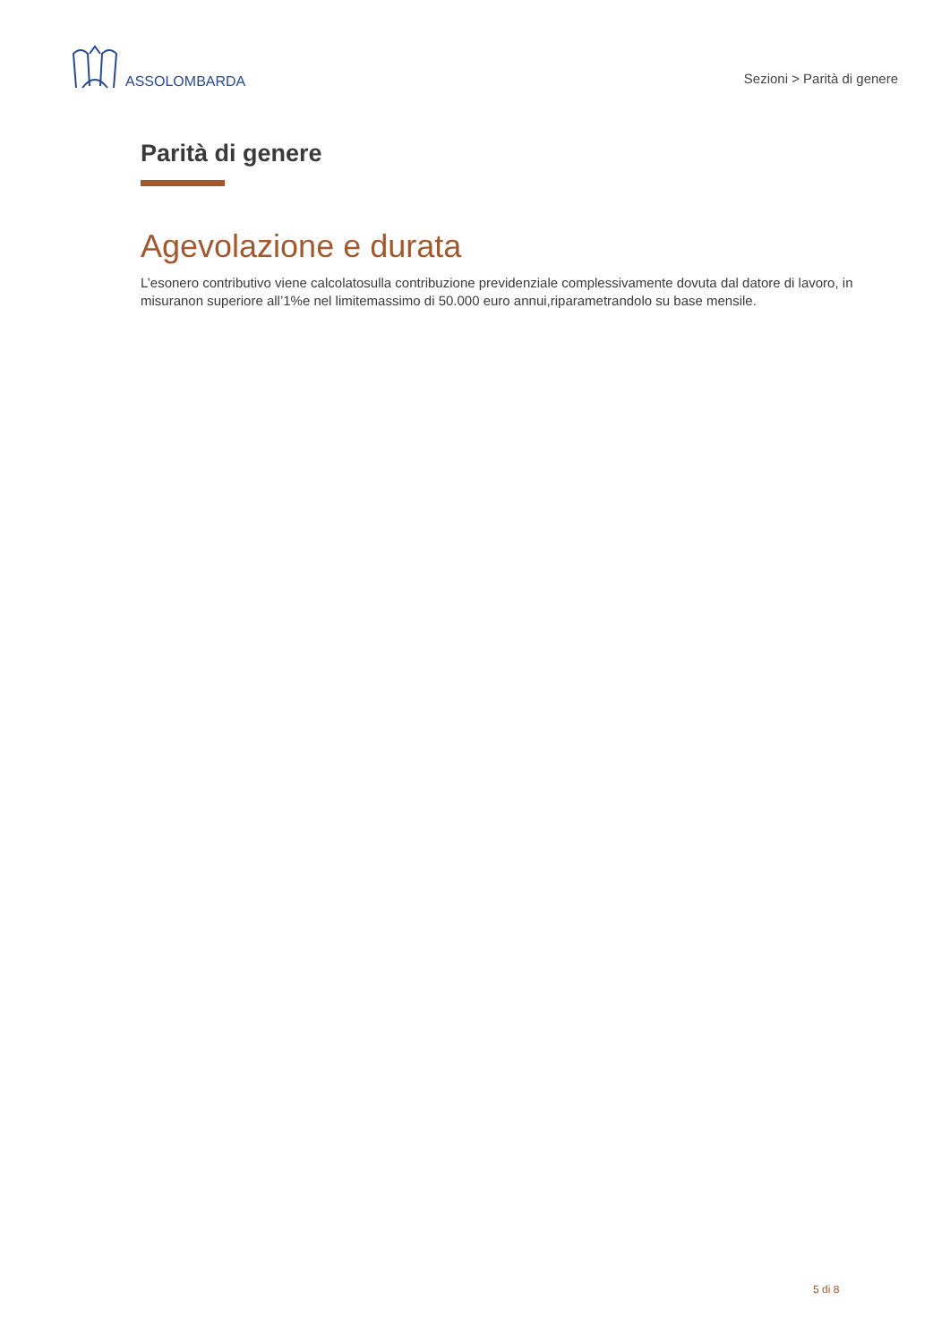ASSOLOMBARDA
Sezioni > Parità di genere
Parità di genere
Agevolazione e durata
L’esonero contributivo viene calcolatosulla contribuzione previdenziale complessivamente dovuta dal datore di lavoro, in misuranon superiore all’1%e nel limitemassimo di 50.000 euro annui,riparametrandolo su base mensile.
5 di 8